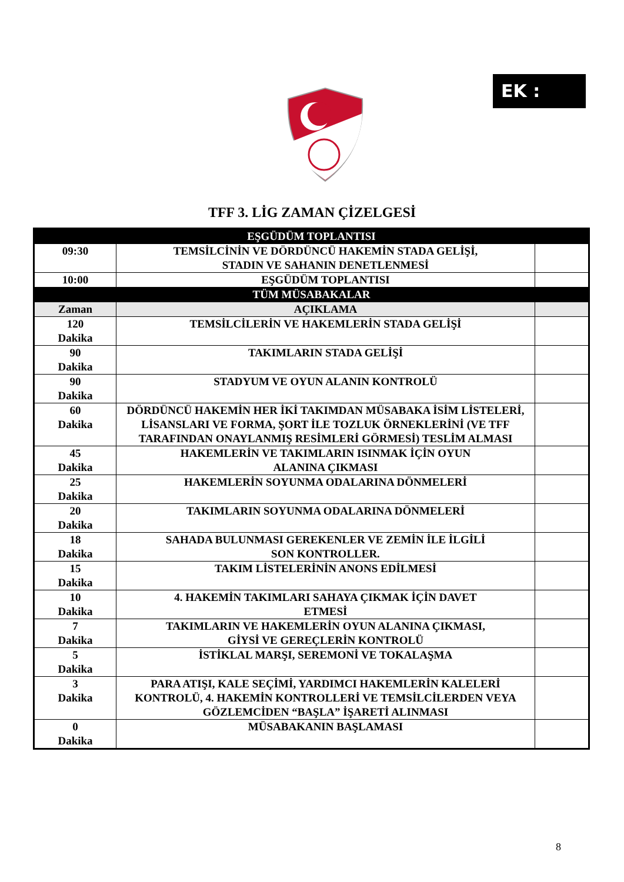EK :
TFF 3. LİG ZAMAN ÇİZELGESİ
| EŞGÜDÜM TOPLANTISI | | |
| --- | --- | --- |
| 09:30 | TEMSİLCİNİN VE DÖRDÜNCÜ HAKEMİN STADA GELİŞİ, STADIN VE SAHANIN DENETLENMESİ | |
| 10:00 | EŞGÜDÜM TOPLANTISI | |
| TÜM MÜSABAKALAR | | |
| Zaman | AÇIKLAMA | |
| 120 Dakika | TEMSİLCİLERİN VE HAKEMLERİN STADA GELİŞİ | |
| 90 Dakika | TAKIMLARIN STADA GELİŞİ | |
| 90 Dakika | STADYUM VE OYUN ALANIN KONTROLÜ | |
| 60 Dakika | DÖRDÜNCÜ HAKEMİN HER İKİ TAKIMDAN MÜSABAKA İSİM LİSTELERİ, LİSANSLARI VE FORMA, ŞORT İLE TOZLUK ÖRNEKLERİNİ (VE TFF TARAFINDAN ONAYLANMIŞ RESİMLERİ GÖRMESİ) TESLİM ALMASI | |
| 45 Dakika | HAKEMLERİN VE TAKIMLARIN ISINMAK İÇİN OYUN ALANINA ÇIKMASI | |
| 25 Dakika | HAKEMLERİN SOYUNMA ODALARINA DÖNMELERİ | |
| 20 Dakika | TAKIMLARIN SOYUNMA ODALARINA DÖNMELERİ | |
| 18 Dakika | SAHADA BULUNMASI GEREKENLER VE ZEMİN İLE İLGİLİ SON KONTROLLER. | |
| 15 Dakika | TAKIM LİSTELERİNİN ANONS EDİLMESİ | |
| 10 Dakika | 4. HAKEMİN TAKIMLARI SAHAYA ÇIKMAK İÇİN DAVET ETMESİ | |
| 7 Dakika | TAKIMLARIN VE HAKEMLERİN OYUN ALANINA ÇIKMASI, GİYSİ VE GEREÇLERİN KONTROLÜ | |
| 5 Dakika | İSTİKLAL MARŞI, SEREMONİ VE TOKALAŞMA | |
| 3 Dakika | PARA ATIŞI, KALE SEÇİMİ, YARDIMCI HAKEMLERİN KALELERİ KONTROLÜ, 4. HAKEMİN KONTROLLERİ VE TEMSİLCİLERDEN VEYA GÖZLEMCİDEN “BAŞLA” İŞARETİ ALINMASI | |
| 0 Dakika | MÜSABAKANIN BAŞLAMASI | |
8